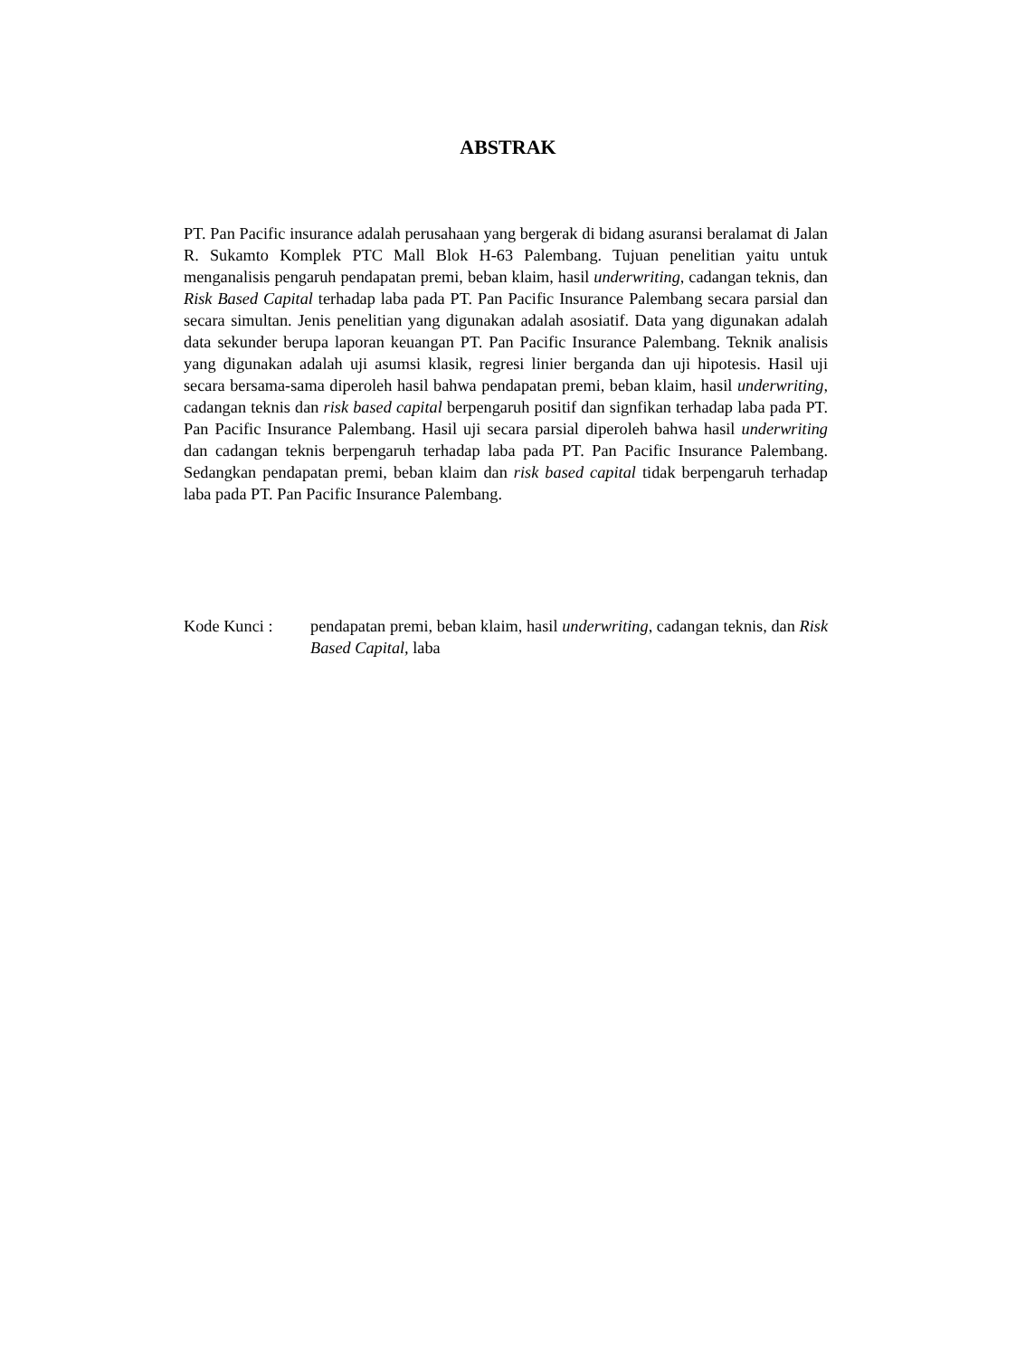ABSTRAK
PT. Pan Pacific insurance adalah perusahaan yang bergerak di bidang asuransi beralamat di Jalan R. Sukamto Komplek PTC Mall Blok H-63 Palembang. Tujuan penelitian yaitu untuk menganalisis pengaruh pendapatan premi, beban klaim, hasil underwriting, cadangan teknis, dan Risk Based Capital terhadap laba pada PT. Pan Pacific Insurance Palembang secara parsial dan secara simultan. Jenis penelitian yang digunakan adalah asosiatif. Data yang digunakan adalah data sekunder berupa laporan keuangan PT. Pan Pacific Insurance Palembang. Teknik analisis yang digunakan adalah uji asumsi klasik, regresi linier berganda dan uji hipotesis. Hasil uji secara bersama-sama diperoleh hasil bahwa pendapatan premi, beban klaim, hasil underwriting, cadangan teknis dan risk based capital berpengaruh positif dan signfikan terhadap laba pada PT. Pan Pacific Insurance Palembang. Hasil uji secara parsial diperoleh bahwa hasil underwriting dan cadangan teknis berpengaruh terhadap laba pada PT. Pan Pacific Insurance Palembang. Sedangkan pendapatan premi, beban klaim dan risk based capital tidak berpengaruh terhadap laba pada PT. Pan Pacific Insurance Palembang.
Kode Kunci : pendapatan premi, beban klaim, hasil underwriting, cadangan teknis, dan Risk Based Capital, laba